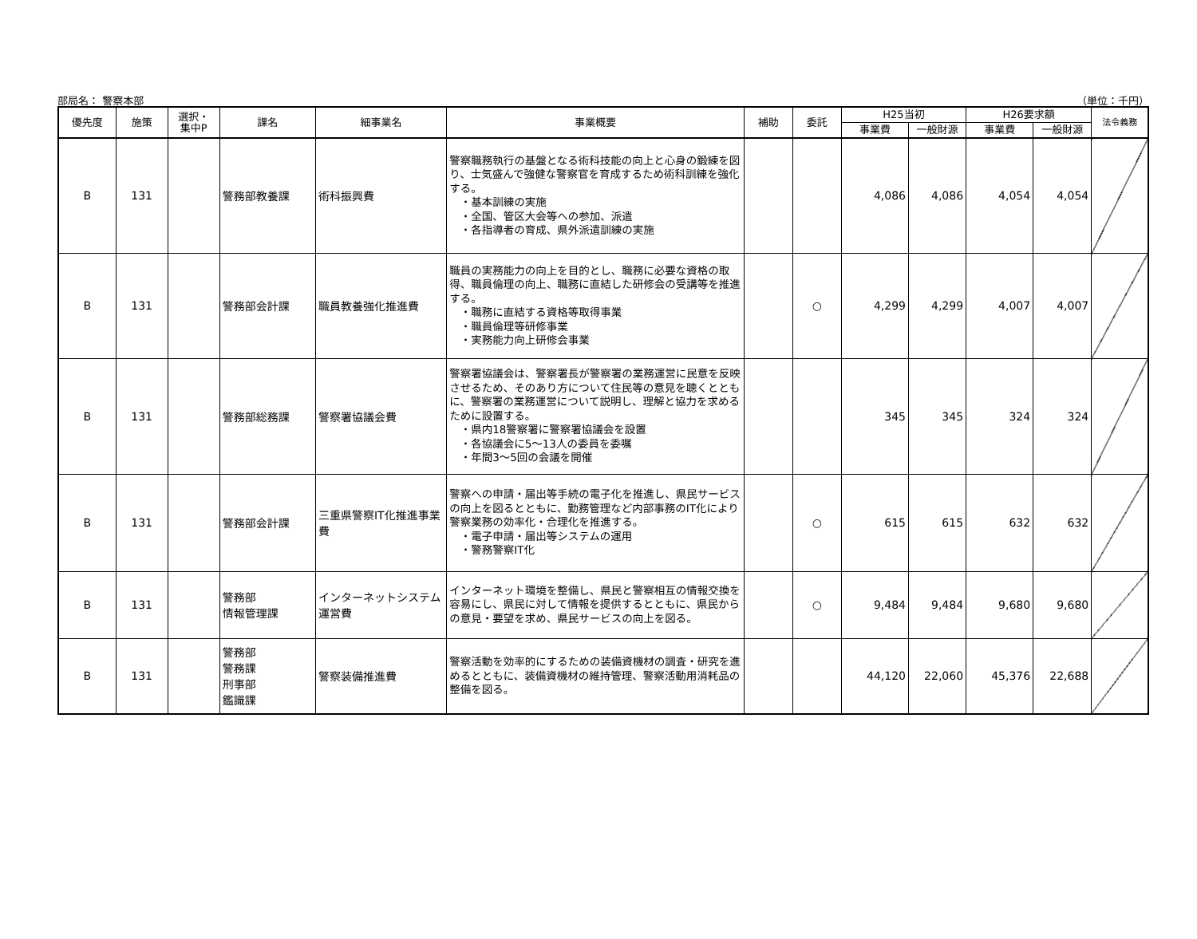部局名： 警察本部 （単位：千円）
| 優先度 | 施策 | 選択・ 集中P | 課名 | 細事業名 | 事業概要 | 補助 | 委託 | H25当初 | | H26要求額 | | 法令義務 |
| --- | --- | --- | --- | --- | --- | --- | --- | --- | --- | --- | --- | --- |
| | | | | | | | | 事業費 | 一般財源 | 事業費 | 一般財源 | |
| B | 131 | | 警務部教養課 | 術科振興費 | 警察職務執行の基盤となる術科技能の向上と心身の鍛練を図り、士気盛んで強健な警察官を育成するため術科訓練を強化する。 ・基本訓練の実施 ・全国、管区大会等への参加、派遣 ・各指導者の育成、県外派遣訓練の実施 | | | 4,086 | 4,086 | 4,054 | 4,054 | |
| B | 131 | | 警務部会計課 | 職員教養強化推進費 | 職員の実務能力の向上を目的とし、職務に必要な資格の取得、職員倫理の向上、職務に直結した研修会の受講等を推進する。 ・職務に直結する資格等取得事業 ・職員倫理等研修事業 ・実務能力向上研修会事業 | | ○ | 4,299 | 4,299 | 4,007 | 4,007 | |
| B | 131 | | 警務部総務課 | 警察署協議会費 | 警察署協議会は、警察署長が警察署の業務運営に民意を反映させるため、そのあり方について住民等の意見を聴くとともに、警察署の業務運営について説明し、理解と協力を求めるために設置する。 ・県内18警察署に警察署協議会を設置 ・各協議会に5～13人の委員を委嘱 ・年間3～5回の会議を開催 | | | 345 | 345 | 324 | 324 | |
| B | 131 | | 警務部会計課 | 三重県警察IT化推進事業費 | 警察への申請・届出等手続の電子化を推進し、県民サービスの向上を図るとともに、勤務管理など内部事務のIT化により警察業務の効率化・合理化を推進する。 ・電子申請・届出等システムの運用 ・警務警察IT化 | | ○ | 615 | 615 | 632 | 632 | |
| B | 131 | | 警務部 情報管理課 | インターネットシステム運営費 | インターネット環境を整備し、県民と警察相互の情報交換を容易にし、県民に対して情報を提供するとともに、県民からの意見・要望を求め、県民サービスの向上を図る。 | | ○ | 9,484 | 9,484 | 9,680 | 9,680 | |
| B | 131 | | 警務部 警務課 刑事部 鑑識課 | 警察装備推進費 | 警察活動を効率的にするための装備資機材の調査・研究を進めるとともに、装備資機材の維持管理、警察活動用消耗品の整備を図る。 | | | 44,120 | 22,060 | 45,376 | 22,688 | |